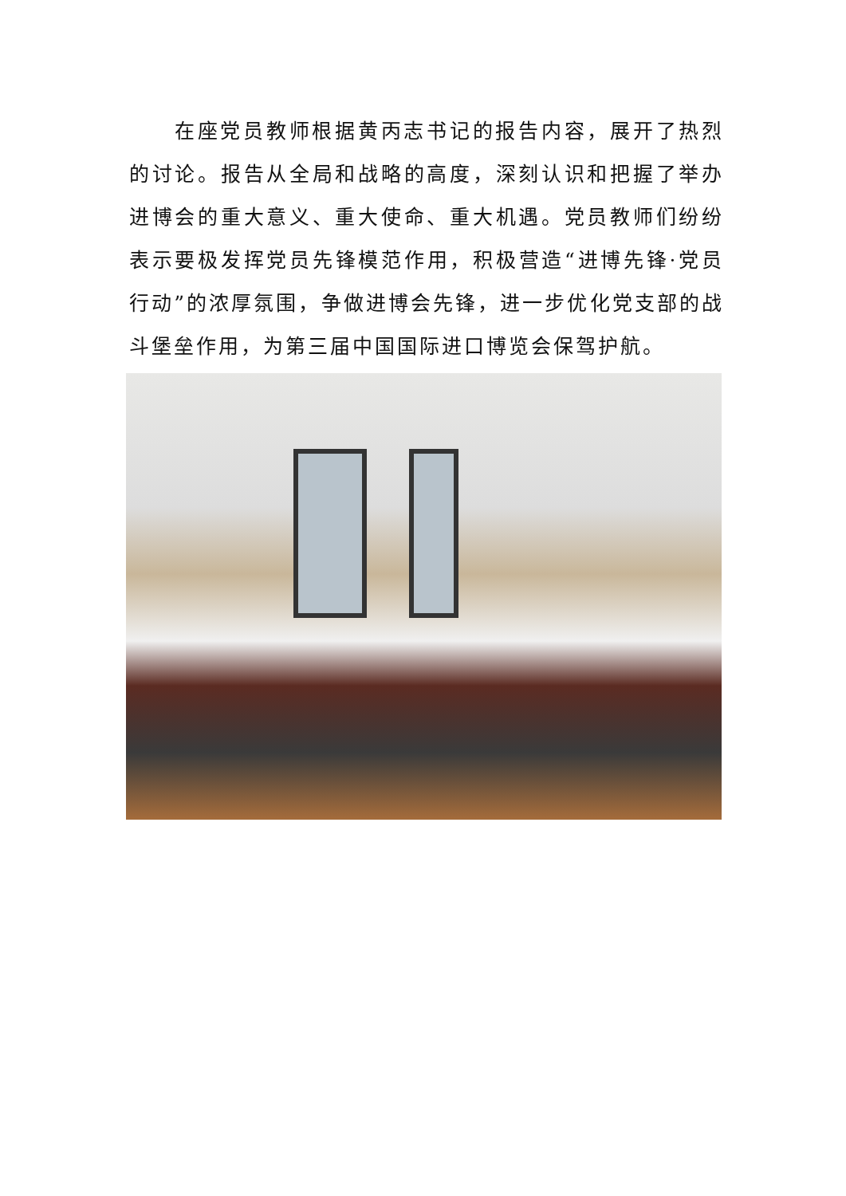在座党员教师根据黄丙志书记的报告内容，展开了热烈的讨论。报告从全局和战略的高度，深刻认识和把握了举办进博会的重大意义、重大使命、重大机遇。党员教师们纷纷表示要极发挥党员先锋模范作用，积极营造“进博先锋·党员行动”的浓厚氛围，争做进博会先锋，进一步优化党支部的战斗堡垒作用，为第三届中国国际进口博览会保驾护航。